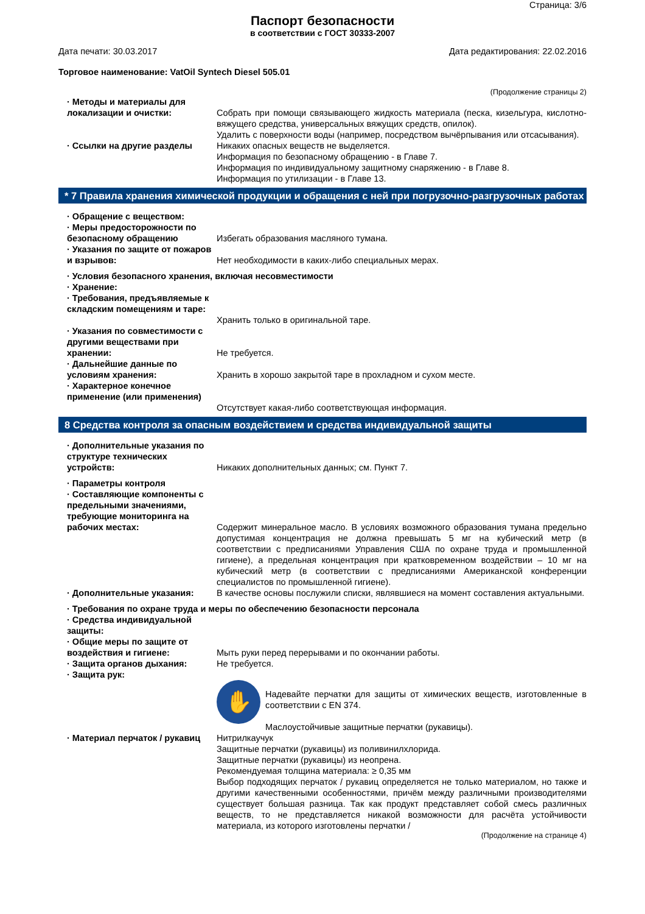Страница: 3/6
Паспорт безопасности
в соответствии с ГОСТ 30333-2007
Дата печати: 30.03.2017 Дата редактирования: 22.02.2016
Торговое наименование: VatOil Syntech Diesel 505.01
(Продолжение страницы 2)
· Методы и материалы для локализации и очистки:
Собрать при помощи связывающего жидкость материала (песка, кизельгура, кислотно-вяжущего средства, универсальных вяжущих средств, опилок).
Удалить с поверхности воды (например, посредством вычёрпывания или отсасывания).
· Ссылки на другие разделы Никаких опасных веществ не выделяется.
Информация по безопасному обращению - в Главе 7.
Информация по индивидуальному защитному снаряжению - в Главе 8.
Информация по утилизации - в Главе 13.
* 7 Правила хранения химической продукции и обращения с ней при погрузочно-разгрузочных работах
· Обращение с веществом:
· Меры предосторожности по безопасному обращению
Избегать образования масляного тумана.
· Указания по защите от пожаров и взрывов:
Нет необходимости в каких-либо специальных мерах.
· Условия безопасного хранения, включая несовместимости
· Хранение:
· Требования, предъявляемые к складским помещениям и таре:
Хранить только в оригинальной таре.
· Указания по совместимости с другими веществами при хранении:
Не требуется.
· Дальнейшие данные по условиям хранения:
Хранить в хорошо закрытой таре в прохладном и сухом месте.
· Характерное конечное применение (или применения)
Отсутствует какая-либо соответствующая информация.
8 Средства контроля за опасным воздействием и средства индивидуальной защиты
· Дополнительные указания по структуре технических устройств:
Никаких дополнительных данных; см. Пункт 7.
· Параметры контроля
· Составляющие компоненты с предельными значениями, требующие мониторинга на рабочих местах:
Содержит минеральное масло. В условиях возможного образования тумана предельно допустимая концентрация не должна превышать 5 мг на кубический метр (в соответствии с предписаниями Управления США по охране труда и промышленной гигиене), а предельная концентрация при кратковременном воздействии – 10 мг на кубический метр (в соответствии с предписаниями Американской конференции специалистов по промышленной гигиене).
· Дополнительные указания: В качестве основы послужили списки, являвшиеся на момент составления актуальными.
· Требования по охране труда и меры по обеспечению безопасности персонала
· Средства индивидуальной защиты:
· Общие меры по защите от воздействия и гигиене:
Мыть руки перед перерывами и по окончании работы.
· Защита органов дыхания: Не требуется.
· Защита рук:
✋
Надевайте перчатки для защиты от химических веществ, изготовленные в соответствии с EN 374.
Маслоустойчивые защитные перчатки (рукавицы).
· Материал перчаток / рукавиц
Нитрилкаучук
Защитные перчатки (рукавицы) из поливинилхлорида.
Защитные перчатки (рукавицы) из неопрена.
Рекомендуемая толщина материала: ≥ 0,35 мм
Выбор подходящих перчаток / рукавиц определяется не только материалом, но также и другими качественными особенностями, причём между различными производителями существует большая разница. Так как продукт представляет собой смесь различных веществ, то не представляется никакой возможности для расчёта устойчивости материала, из которого изготовлены перчатки /
(Продолжение на странице 4)